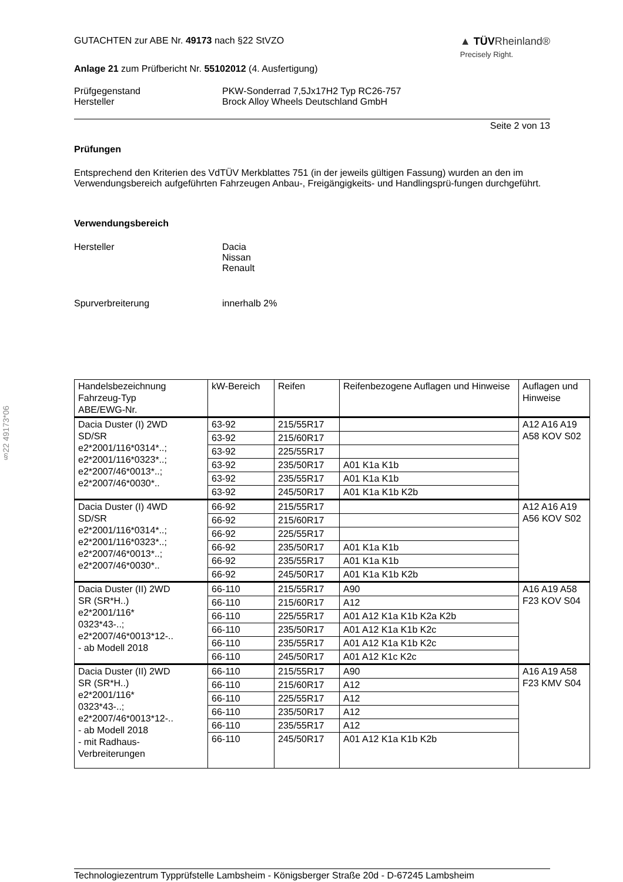§22 49173*06
GUTACHTEN zur ABE Nr. 49173 nach §22 StVZO
▲ TÜVRheinland®
Precisely Right.
Anlage 21 zum Prüfbericht Nr. 55102012 (4. Ausfertigung)
Prüfgegenstand
Hersteller
PKW-Sonderrad 7,5Jx17H2 Typ RC26-757
Brock Alloy Wheels Deutschland GmbH
Seite 2 von 13
Prüfungen
Entsprechend den Kriterien des VdTÜV Merkblattes 751 (in der jeweils gültigen Fassung) wurden an den im Verwendungsbereich aufgeführten Fahrzeugen Anbau-, Freigängigkeits- und Handlingsprü-fungen durchgeführt.
Verwendungsbereich
Hersteller Dacia
Nissan
Renault
Spurverbreiterung innerhalb 2%
| Handelsbezeichnung Fahrzeug-Typ ABE/EWG-Nr. | kW-Bereich | Reifen | Reifenbezogene Auflagen und Hinweise | Auflagen und Hinweise |
| Dacia Duster (I) 2WD SD/SR e2*2001/116*0314*..; e2*2001/116*0323*..; e2*2007/46*0013*..; e2*2007/46*0030*.. | 63-92 | 215/55R17 | | A12 A16 A19 A58 KOV S02 |
| | 63-92 | 215/60R17 | | |
| | 63-92 | 225/55R17 | | |
| | 63-92 | 235/50R17 | A01 K1a K1b | |
| | 63-92 | 235/55R17 | A01 K1a K1b | |
| | 63-92 | 245/50R17 | A01 K1a K1b K2b | |
| Dacia Duster (I) 4WD SD/SR e2*2001/116*0314*..; e2*2001/116*0323*..; e2*2007/46*0013*..; e2*2007/46*0030*.. | 66-92 | 215/55R17 | | A12 A16 A19 A56 KOV S02 |
| | 66-92 | 215/60R17 | | |
| | 66-92 | 225/55R17 | | |
| | 66-92 | 235/50R17 | A01 K1a K1b | |
| | 66-92 | 235/55R17 | A01 K1a K1b | |
| | 66-92 | 245/50R17 | A01 K1a K1b K2b | |
| Dacia Duster (II) 2WD SR (SR*H..) e2*2001/116* 0323*43-..; e2*2007/46*0013*12-.. - ab Modell 2018 | 66-110 | 215/55R17 | A90 | A16 A19 A58 F23 KOV S04 |
| | 66-110 | 215/60R17 | A12 | |
| | 66-110 | 225/55R17 | A01 A12 K1a K1b K2a K2b | |
| | 66-110 | 235/50R17 | A01 A12 K1a K1b K2c | |
| | 66-110 | 235/55R17 | A01 A12 K1a K1b K2c | |
| | 66-110 | 245/50R17 | A01 A12 K1c K2c | |
| Dacia Duster (II) 2WD SR (SR*H..) e2*2001/116* 0323*43-..; e2*2007/46*0013*12-.. - ab Modell 2018 - mit Radhaus- Verbreiterungen | 66-110 | 215/55R17 | A90 | A16 A19 A58 F23 KMV S04 |
| | 66-110 | 215/60R17 | A12 | |
| | 66-110 | 225/55R17 | A12 | |
| | 66-110 | 235/50R17 | A12 | |
| | 66-110 | 235/55R17 | A12 | |
| | 66-110 | 245/50R17 | A01 A12 K1a K1b K2b | |
Technologiezentrum Typprüfstelle Lambsheim - Königsberger Straße 20d - D-67245 Lambsheim